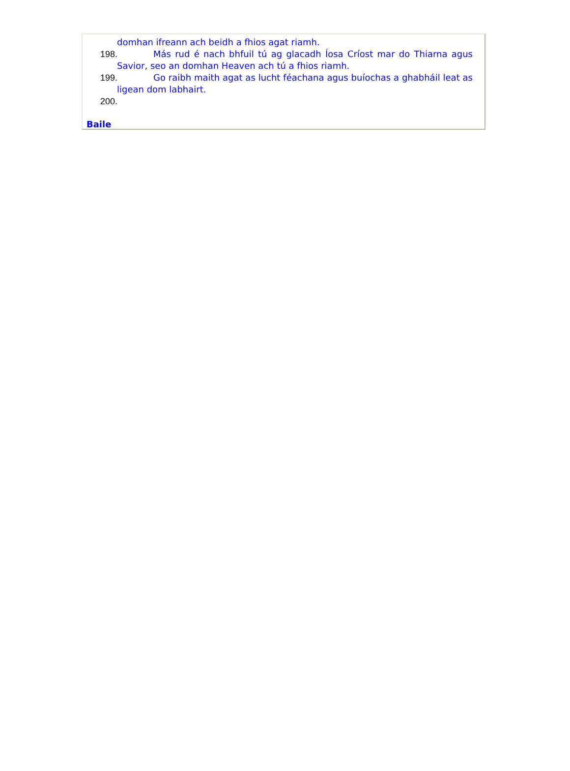domhan ifreann ach beidh a fhios agat riamh.
198. Más rud é nach bhfuil tú ag glacadh Íosa Críost mar do Thiarna agus Savior, seo an domhan Heaven ach tú a fhios riamh.
199. Go raibh maith agat as lucht féachana agus buíochas a ghabháil leat as ligean dom labhairt.
200.
Baile